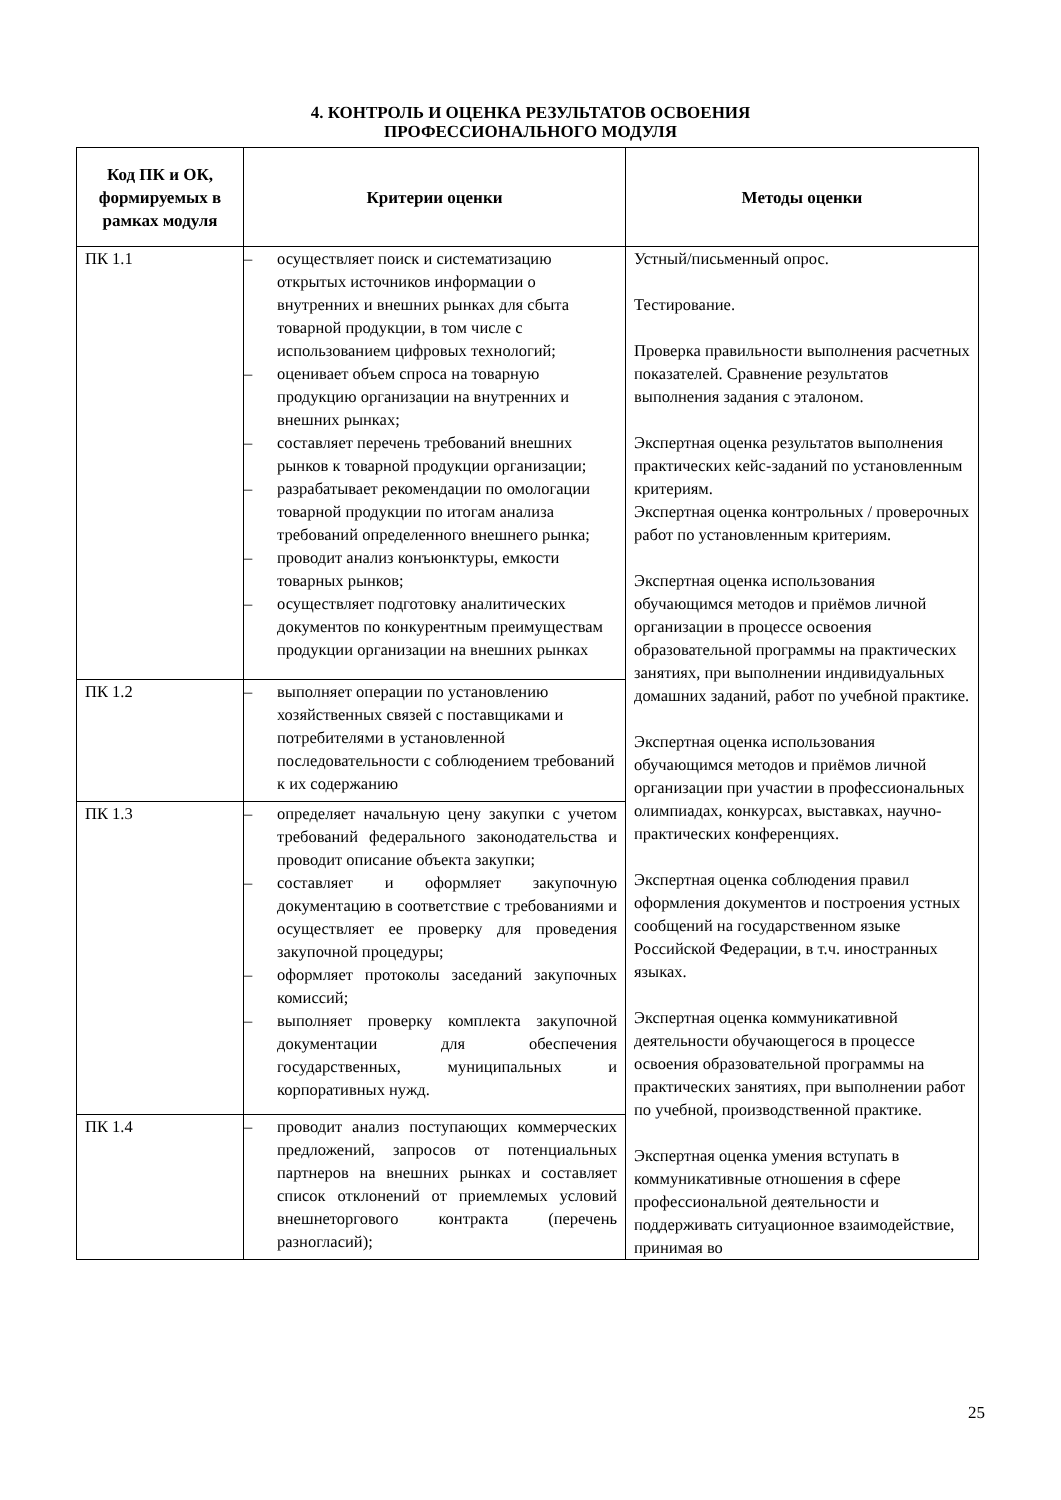4. КОНТРОЛЬ И ОЦЕНКА РЕЗУЛЬТАТОВ ОСВОЕНИЯ
ПРОФЕССИОНАЛЬНОГО МОДУЛЯ
| Код ПК и ОК, формируемых в рамках модуля | Критерии оценки | Методы оценки |
| --- | --- | --- |
| ПК 1.1 | – осуществляет поиск и систематизацию открытых источников информации о внутренних и внешних рынках для сбыта товарной продукции, в том числе с использованием цифровых технологий; – оценивает объем спроса на товарную продукцию организации на внутренних и внешних рынках; – составляет перечень требований внешних рынков к товарной продукции организации; – разрабатывает рекомендации по омологации товарной продукции по итогам анализа требований определенного внешнего рынка; – проводит анализ конъюнктуры, емкости товарных рынков; – осуществляет подготовку аналитических документов по конкурентным преимуществам продукции организации на внешних рынках | Устный/письменный опрос. Тестирование. Проверка правильности выполнения расчетных показателей. Сравнение результатов выполнения задания с эталоном. Экспертная оценка результатов выполнения практических кейс-заданий по установленным критериям. Экспертная оценка контрольных / проверочных работ по установленным критериям. Экспертная оценка использования обучающимся методов и приёмов личной организации в процессе освоения образовательной программы на практических занятиях, при выполнении индивидуальных домашних заданий, работ по учебной практике. Экспертная оценка использования обучающимся методов и приёмов личной организации при участии в профессиональных олимпиадах, конкурсах, выставках, научно-практических конференциях. Экспертная оценка соблюдения правил оформления документов и построения устных сообщений на государственном языке Российской Федерации, в т.ч. иностранных языках. Экспертная оценка коммуникативной деятельности обучающегося в процессе освоения образовательной программы на практических занятиях, при выполнении работ по учебной, производственной практике. Экспертная оценка умения вступать в коммуникативные отношения в сфере профессиональной деятельности и поддерживать ситуационное взаимодействие, принимая во |
| ПК 1.2 | – выполняет операции по установлению хозяйственных связей с поставщиками и потребителями в установленной последовательности с соблюдением требований к их содержанию | |
| ПК 1.3 | – определяет начальную цену закупки с учетом требований федерального законодательства и проводит описание объекта закупки; – составляет и оформляет закупочную документацию в соответствие с требованиями и осуществляет ее проверку для проведения закупочной процедуры; – оформляет протоколы заседаний закупочных комиссий; – выполняет проверку комплекта закупочной документации для обеспечения государственных, муниципальных и корпоративных нужд. | |
| ПК 1.4 | – проводит анализ поступающих коммерческих предложений, запросов от потенциальных партнеров на внешних рынках и составляет список отклонений от приемлемых условий внешнеторгового контракта (перечень разногласий); | |
25